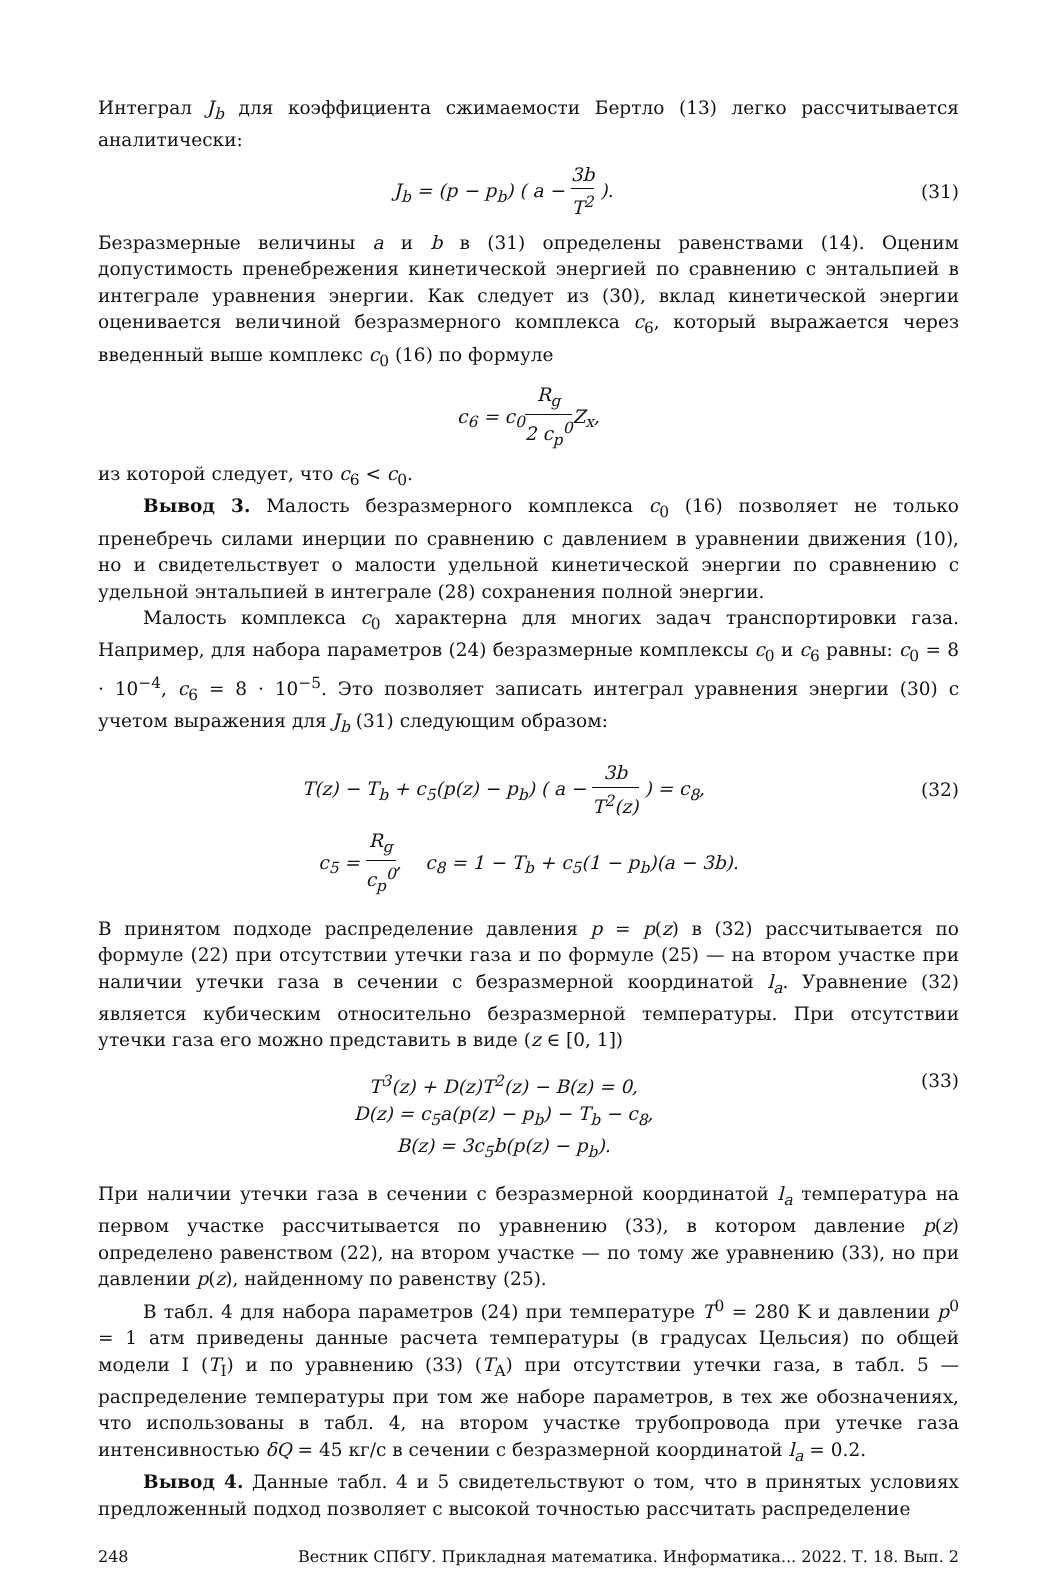Интеграл J<sub>b</sub> для коэффициента сжимаемости Бертло (13) легко рассчитывается аналитически:
J<sub>b</sub> = (p − p<sub>b</sub>) ( a − 3b T<sup>2</sup> ). (31)
Безразмерные величины a и b в (31) определены равенствами (14). Оценим допустимость пренебрежения кинетической энергией по сравнению с энтальпией в интеграле уравнения энергии. Как следует из (30), вклад кинетической энергии оценивается величиной безразмерного комплекса c<sub>6</sub>, который выражается через введенный выше комплекс c<sub>0</sub> (16) по формуле
c<sub>6</sub> = c<sub>0</sub>R<sub>g</sub> 2 c<sub>p</sub><sup>0</sup> Z<sub>x</sub>,
из которой следует, что c<sub>6</sub> < c<sub>0</sub>.
Вывод 3. Малость безразмерного комплекса c<sub>0</sub> (16) позволяет не только пренебречь силами инерции по сравнению с давлением в уравнении движения (10), но и свидетельствует о малости удельной кинетической энергии по сравнению с удельной энтальпией в интеграле (28) сохранения полной энергии.
Малость комплекса c<sub>0</sub> характерна для многих задач транспортировки газа. Например, для набора параметров (24) безразмерные комплексы c<sub>0</sub> и c<sub>6</sub> равны: c<sub>0</sub> = 8 · 10<sup>−4</sup>, c<sub>6</sub> = 8 · 10<sup>−5</sup>. Это позволяет записать интеграл уравнения энергии (30) с учетом выражения для J<sub>b</sub> (31) следующим образом:
T(z) − T<sub>b</sub> + c<sub>5</sub>(p(z) − p<sub>b</sub>) ( a − 3b T<sup>2</sup>(z) ) = c<sub>8</sub>,
(32)
c<sub>5</sub> = R<sub>g</sub> c<sub>p</sub><sup>0</sup>, c<sub>8</sub> = 1 − T<sub>b</sub> + c<sub>5</sub>(1 − p<sub>b</sub>)(a − 3b).
В принятом подходе распределение давления p = p(z) в (32) рассчитывается по формуле (22) при отсутствии утечки газа и по формуле (25) — на втором участке при наличии утечки газа в сечении с безразмерной координатой l<sub>a</sub>. Уравнение (32) является кубическим относительно безразмерной температуры. При отсутствии утечки газа его можно представить в виде (z ∈ [0, 1])
T<sup>3</sup>(z) + D(z)T<sup>2</sup>(z) − B(z) = 0,
D(z) = c<sub>5</sub>a(p(z) − p<sub>b</sub>) − T<sub>b</sub> − c<sub>8</sub>,
B(z) = 3c<sub>5</sub>b(p(z) − p<sub>b</sub>).
(33)
При наличии утечки газа в сечении с безразмерной координатой l<sub>a</sub> температура на первом участке рассчитывается по уравнению (33), в котором давление p(z) определено равенством (22), на втором участке — по тому же уравнению (33), но при давлении p(z), найденному по равенству (25).
В табл. 4 для набора параметров (24) при температуре T<sup>0</sup> = 280 K и давлении p<sup>0</sup> = 1 атм приведены данные расчета температуры (в градусах Цельсия) по общей модели I (T<sub>I</sub>) и по уравнению (33) (T<sub>A</sub>) при отсутствии утечки газа, в табл. 5 — распределение температуры при том же наборе параметров, в тех же обозначениях, что использованы в табл. 4, на втором участке трубопровода при утечке газа интенсивностью δQ = 45 кг/с в сечении с безразмерной координатой l<sub>a</sub> = 0.2.
Вывод 4. Данные табл. 4 и 5 свидетельствуют о том, что в принятых условиях предложенный подход позволяет с высокой точностью рассчитать распределение
248 Вестник СПбГУ. Прикладная математика. Информатика... 2022. Т. 18. Вып. 2